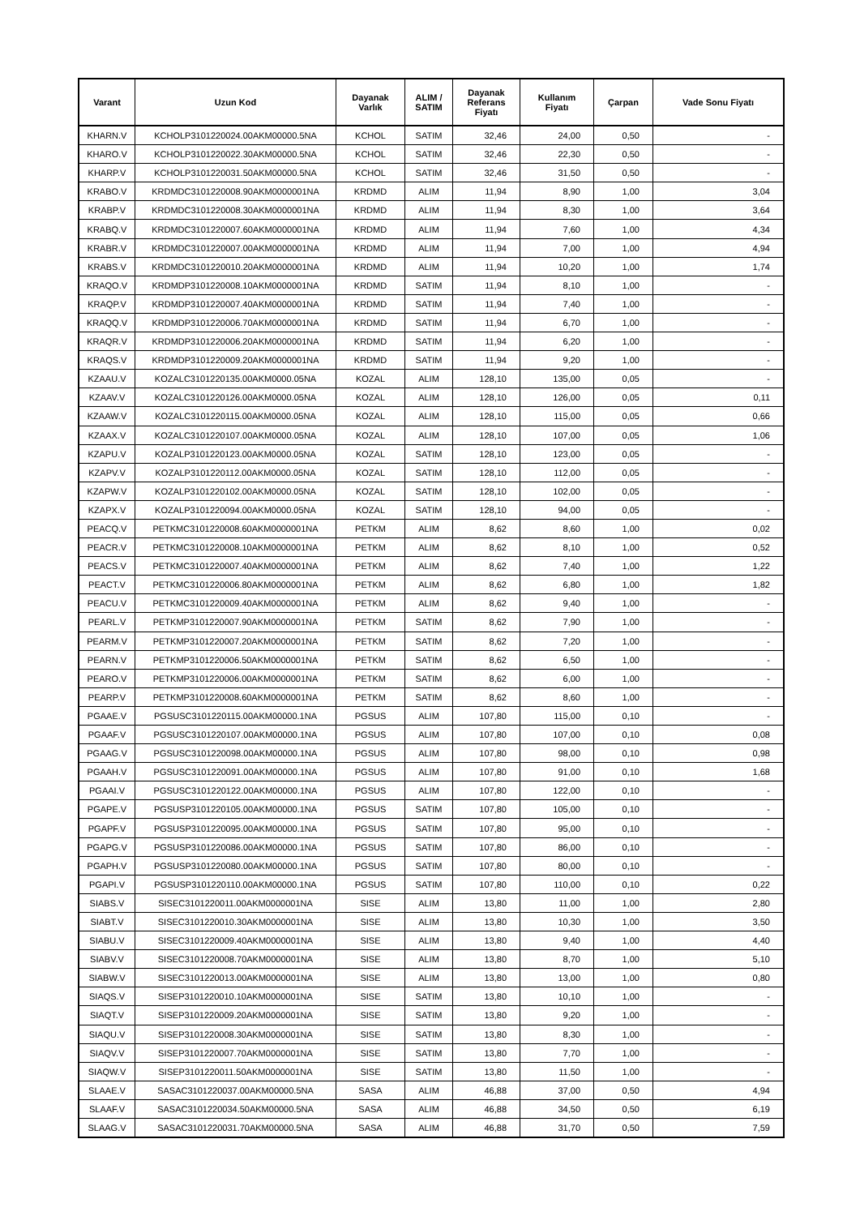| Varant | Uzun Kod | Dayanak Varlık | ALIM / SATIM | Dayanak Referans Fiyatı | Kullanım Fiyatı | Çarpan | Vade Sonu Fiyatı |
| --- | --- | --- | --- | --- | --- | --- | --- |
| KHARN.V | KCHOLP3101220024.00AKM00000.5NA | KCHOL | SATIM | 32,46 | 24,00 | 0,50 | - |
| KHARO.V | KCHOLP3101220022.30AKM00000.5NA | KCHOL | SATIM | 32,46 | 22,30 | 0,50 | - |
| KHARP.V | KCHOLP3101220031.50AKM00000.5NA | KCHOL | SATIM | 32,46 | 31,50 | 0,50 | - |
| KRABO.V | KRDMDC3101220008.90AKM0000001NA | KRDMD | ALIM | 11,94 | 8,90 | 1,00 | 3,04 |
| KRABP.V | KRDMDC3101220008.30AKM0000001NA | KRDMD | ALIM | 11,94 | 8,30 | 1,00 | 3,64 |
| KRABQ.V | KRDMDC3101220007.60AKM0000001NA | KRDMD | ALIM | 11,94 | 7,60 | 1,00 | 4,34 |
| KRABR.V | KRDMDC3101220007.00AKM0000001NA | KRDMD | ALIM | 11,94 | 7,00 | 1,00 | 4,94 |
| KRABS.V | KRDMDC3101220010.20AKM0000001NA | KRDMD | ALIM | 11,94 | 10,20 | 1,00 | 1,74 |
| KRAQO.V | KRDMDP3101220008.10AKM0000001NA | KRDMD | SATIM | 11,94 | 8,10 | 1,00 | - |
| KRAQP.V | KRDMDP3101220007.40AKM0000001NA | KRDMD | SATIM | 11,94 | 7,40 | 1,00 | - |
| KRAQQ.V | KRDMDP3101220006.70AKM0000001NA | KRDMD | SATIM | 11,94 | 6,70 | 1,00 | - |
| KRAQR.V | KRDMDP3101220006.20AKM0000001NA | KRDMD | SATIM | 11,94 | 6,20 | 1,00 | - |
| KRAQS.V | KRDMDP3101220009.20AKM0000001NA | KRDMD | SATIM | 11,94 | 9,20 | 1,00 | - |
| KZAAU.V | KOZALC3101220135.00AKM0000.05NA | KOZAL | ALIM | 128,10 | 135,00 | 0,05 | - |
| KZAAV.V | KOZALC3101220126.00AKM0000.05NA | KOZAL | ALIM | 128,10 | 126,00 | 0,05 | 0,11 |
| KZAAW.V | KOZALC3101220115.00AKM0000.05NA | KOZAL | ALIM | 128,10 | 115,00 | 0,05 | 0,66 |
| KZAAX.V | KOZALC3101220107.00AKM0000.05NA | KOZAL | ALIM | 128,10 | 107,00 | 0,05 | 1,06 |
| KZAPU.V | KOZALP3101220123.00AKM0000.05NA | KOZAL | SATIM | 128,10 | 123,00 | 0,05 | - |
| KZAPV.V | KOZALP3101220112.00AKM0000.05NA | KOZAL | SATIM | 128,10 | 112,00 | 0,05 | - |
| KZAPW.V | KOZALP3101220102.00AKM0000.05NA | KOZAL | SATIM | 128,10 | 102,00 | 0,05 | - |
| KZAPX.V | KOZALP3101220094.00AKM0000.05NA | KOZAL | SATIM | 128,10 | 94,00 | 0,05 | - |
| PEACQ.V | PETKMC3101220008.60AKM0000001NA | PETKM | ALIM | 8,62 | 8,60 | 1,00 | 0,02 |
| PEACR.V | PETKMC3101220008.10AKM0000001NA | PETKM | ALIM | 8,62 | 8,10 | 1,00 | 0,52 |
| PEACS.V | PETKMC3101220007.40AKM0000001NA | PETKM | ALIM | 8,62 | 7,40 | 1,00 | 1,22 |
| PEACT.V | PETKMC3101220006.80AKM0000001NA | PETKM | ALIM | 8,62 | 6,80 | 1,00 | 1,82 |
| PEACU.V | PETKMC3101220009.40AKM0000001NA | PETKM | ALIM | 8,62 | 9,40 | 1,00 | - |
| PEARL.V | PETKMP3101220007.90AKM0000001NA | PETKM | SATIM | 8,62 | 7,90 | 1,00 | - |
| PEARM.V | PETKMP3101220007.20AKM0000001NA | PETKM | SATIM | 8,62 | 7,20 | 1,00 | - |
| PEARN.V | PETKMP3101220006.50AKM0000001NA | PETKM | SATIM | 8,62 | 6,50 | 1,00 | - |
| PEARO.V | PETKMP3101220006.00AKM0000001NA | PETKM | SATIM | 8,62 | 6,00 | 1,00 | - |
| PEARP.V | PETKMP3101220008.60AKM0000001NA | PETKM | SATIM | 8,62 | 8,60 | 1,00 | - |
| PGAAE.V | PGSUSC3101220115.00AKM00000.1NA | PGSUS | ALIM | 107,80 | 115,00 | 0,10 | - |
| PGAAF.V | PGSUSC3101220107.00AKM00000.1NA | PGSUS | ALIM | 107,80 | 107,00 | 0,10 | 0,08 |
| PGAAG.V | PGSUSC3101220098.00AKM00000.1NA | PGSUS | ALIM | 107,80 | 98,00 | 0,10 | 0,98 |
| PGAAH.V | PGSUSC3101220091.00AKM00000.1NA | PGSUS | ALIM | 107,80 | 91,00 | 0,10 | 1,68 |
| PGAAI.V | PGSUSC3101220122.00AKM00000.1NA | PGSUS | ALIM | 107,80 | 122,00 | 0,10 | - |
| PGAPE.V | PGSUSP3101220105.00AKM00000.1NA | PGSUS | SATIM | 107,80 | 105,00 | 0,10 | - |
| PGAPF.V | PGSUSP3101220095.00AKM00000.1NA | PGSUS | SATIM | 107,80 | 95,00 | 0,10 | - |
| PGAPG.V | PGSUSP3101220086.00AKM00000.1NA | PGSUS | SATIM | 107,80 | 86,00 | 0,10 | - |
| PGAPH.V | PGSUSP3101220080.00AKM00000.1NA | PGSUS | SATIM | 107,80 | 80,00 | 0,10 | - |
| PGAPI.V | PGSUSP3101220110.00AKM00000.1NA | PGSUS | SATIM | 107,80 | 110,00 | 0,10 | 0,22 |
| SIABS.V | SISEC3101220011.00AKM0000001NA | SISE | ALIM | 13,80 | 11,00 | 1,00 | 2,80 |
| SIABT.V | SISEC3101220010.30AKM0000001NA | SISE | ALIM | 13,80 | 10,30 | 1,00 | 3,50 |
| SIABU.V | SISEC3101220009.40AKM0000001NA | SISE | ALIM | 13,80 | 9,40 | 1,00 | 4,40 |
| SIABV.V | SISEC3101220008.70AKM0000001NA | SISE | ALIM | 13,80 | 8,70 | 1,00 | 5,10 |
| SIABW.V | SISEC3101220013.00AKM0000001NA | SISE | ALIM | 13,80 | 13,00 | 1,00 | 0,80 |
| SIAQS.V | SISEP3101220010.10AKM0000001NA | SISE | SATIM | 13,80 | 10,10 | 1,00 | - |
| SIAQT.V | SISEP3101220009.20AKM0000001NA | SISE | SATIM | 13,80 | 9,20 | 1,00 | - |
| SIAQU.V | SISEP3101220008.30AKM0000001NA | SISE | SATIM | 13,80 | 8,30 | 1,00 | - |
| SIAQV.V | SISEP3101220007.70AKM0000001NA | SISE | SATIM | 13,80 | 7,70 | 1,00 | - |
| SIAQW.V | SISEP3101220011.50AKM0000001NA | SISE | SATIM | 13,80 | 11,50 | 1,00 | - |
| SLAAE.V | SASAC3101220037.00AKM00000.5NA | SASA | ALIM | 46,88 | 37,00 | 0,50 | 4,94 |
| SLAAF.V | SASAC3101220034.50AKM00000.5NA | SASA | ALIM | 46,88 | 34,50 | 0,50 | 6,19 |
| SLAAG.V | SASAC3101220031.70AKM00000.5NA | SASA | ALIM | 46,88 | 31,70 | 0,50 | 7,59 |